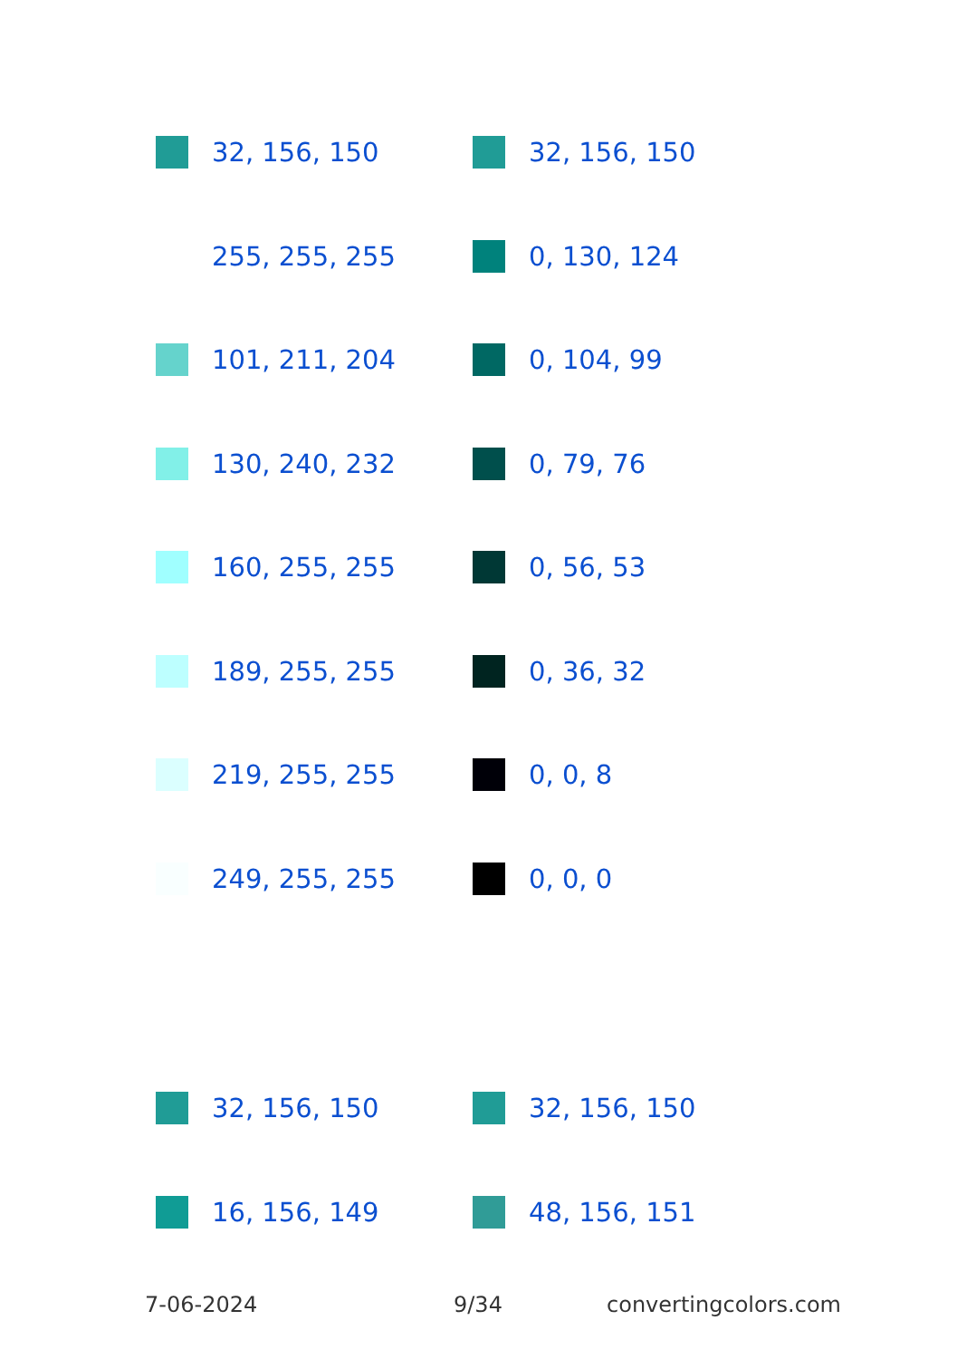32, 156, 150 32, 156, 150
255, 255, 255 0, 130, 124
101, 211, 204 0, 104, 99
130, 240, 232 0, 79, 76
160, 255, 255 0, 56, 53
189, 255, 255 0, 36, 32
219, 255, 255 0, 0, 8
249, 255, 255 0, 0, 0
32, 156, 150 32, 156, 150
16, 156, 149 48, 156, 151
7-06-2024 9/34 convertingcolors.com